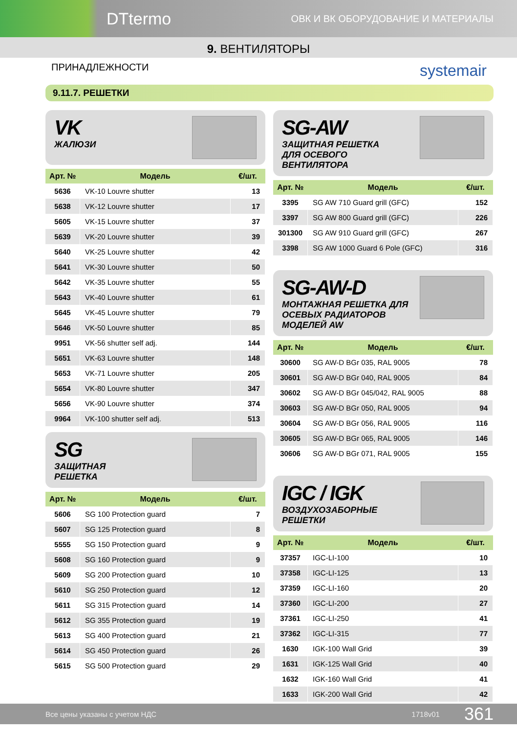DTtermo ОВК И ВК ОБОРУДОВАНИЕ И МАТЕРИАЛЫ
9. ВЕНТИЛЯТОРЫ
ПРИНАДЛЕЖНОСТИ systemair
9.11.7. РЕШЕТКИ
VK
ЖАЛЮЗИ
| Арт. № | Модель | €/шт. |
| --- | --- | --- |
| 5636 | VK-10 Louvre shutter | 13 |
| 5638 | VK-12 Louvre shutter | 17 |
| 5605 | VK-15 Louvre shutter | 37 |
| 5639 | VK-20 Louvre shutter | 39 |
| 5640 | VK-25 Louvre shutter | 42 |
| 5641 | VK-30 Louvre shutter | 50 |
| 5642 | VK-35 Louvre shutter | 55 |
| 5643 | VK-40 Louvre shutter | 61 |
| 5645 | VK-45 Louvre shutter | 79 |
| 5646 | VK-50 Louvre shutter | 85 |
| 9951 | VK-56 shutter self adj. | 144 |
| 5651 | VK-63 Louvre shutter | 148 |
| 5653 | VK-71 Louvre shutter | 205 |
| 5654 | VK-80 Louvre shutter | 347 |
| 5656 | VK-90 Louvre shutter | 374 |
| 9964 | VK-100 shutter self adj. | 513 |
SG
ЗАЩИТНАЯ
РЕШЕТКА
| Арт. № | Модель | €/шт. |
| --- | --- | --- |
| 5606 | SG 100 Protection guard | 7 |
| 5607 | SG 125 Protection guard | 8 |
| 5555 | SG 150 Protection guard | 9 |
| 5608 | SG 160 Protection guard | 9 |
| 5609 | SG 200 Protection guard | 10 |
| 5610 | SG 250 Protection guard | 12 |
| 5611 | SG 315 Protection guard | 14 |
| 5612 | SG 355 Protection guard | 19 |
| 5613 | SG 400 Protection guard | 21 |
| 5614 | SG 450 Protection guard | 26 |
| 5615 | SG 500 Protection guard | 29 |
SG-AW
ЗАЩИТНАЯ РЕШЕТКА
ДЛЯ ОСЕВОГО
ВЕНТИЛЯТОРА
| Арт. № | Модель | €/шт. |
| --- | --- | --- |
| 3395 | SG AW 710 Guard grill (GFC) | 152 |
| 3397 | SG AW 800 Guard grill (GFC) | 226 |
| 301300 | SG AW 910 Guard grill (GFC) | 267 |
| 3398 | SG AW 1000 Guard 6 Pole (GFC) | 316 |
SG-AW-D
МОНТАЖНАЯ РЕШЕТКА ДЛЯ
ОСЕВЫХ РАДИАТОРОВ
МОДЕЛЕЙ AW
| Арт. № | Модель | €/шт. |
| --- | --- | --- |
| 30600 | SG AW-D BGr 035, RAL 9005 | 78 |
| 30601 | SG AW-D BGr 040, RAL 9005 | 84 |
| 30602 | SG AW-D BGr 045/042, RAL 9005 | 88 |
| 30603 | SG AW-D BGr 050, RAL 9005 | 94 |
| 30604 | SG AW-D BGr 056, RAL 9005 | 116 |
| 30605 | SG AW-D BGr 065, RAL 9005 | 146 |
| 30606 | SG AW-D BGr 071, RAL 9005 | 155 |
IGC / IGK
ВОЗДУХОЗАБОРНЫЕ РЕШЕТКИ
| Арт. № | Модель | €/шт. |
| --- | --- | --- |
| 37357 | IGC-LI-100 | 10 |
| 37358 | IGC-LI-125 | 13 |
| 37359 | IGC-LI-160 | 20 |
| 37360 | IGC-LI-200 | 27 |
| 37361 | IGC-LI-250 | 41 |
| 37362 | IGC-LI-315 | 77 |
| 1630 | IGK-100 Wall Grid | 39 |
| 1631 | IGK-125 Wall Grid | 40 |
| 1632 | IGK-160 Wall Grid | 41 |
| 1633 | IGK-200 Wall Grid | 42 |
Все цены указаны с учетом НДС 1718v01 361